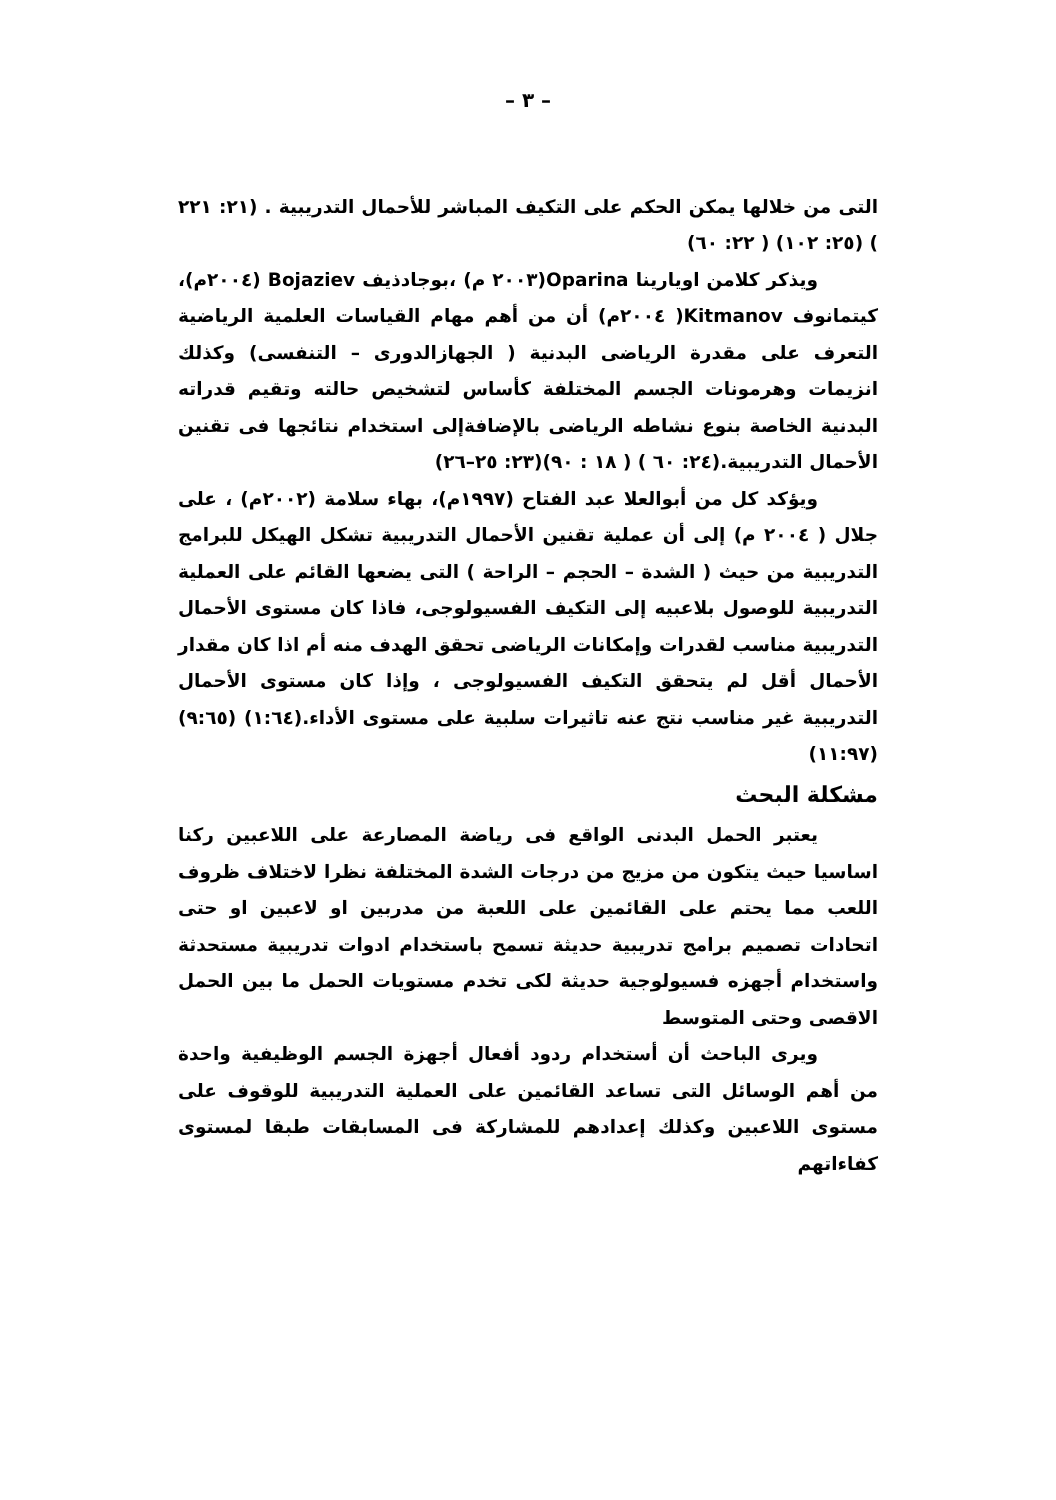– ٣ –
التى من خلالها يمكن الحكم على التكيف المباشر للأحمال التدريبية . (٢١: ٢٢١ ) (٢٥: ١٠٢) ( ٢٢: ٦٠)
ويذكر كلامن اويارينا Oparina(٢٠٠٣ م) ،بوجادذيف Bojaziev (٢٠٠٤م)، كيتمانوف Kitmanov( ٢٠٠٤م) أن من أهم مهام القياسات العلمية الرياضية التعرف على مقدرة الرياضى البدنية ( الجهازالدورى – التنفسى) وكذلك انزيمات وهرمونات الجسم المختلفة كأساس لتشخيص حالته وتقيم قدراته البدنية الخاصة بنوع نشاطه الرياضى بالإضافةإلى استخدام نتائجها فى تقنين الأحمال التدريبية.(٢٤: ٦٠ ) ( ١٨ : ٩٠)(٢٣: ٢٥–٢٦)
ويؤكد كل من أبوالعلا عبد الفتاح (١٩٩٧م)، بهاء سلامة (٢٠٠٢م) ، على جلال ( ٢٠٠٤ م) إلى أن عملية تقنين الأحمال التدريبية تشكل الهيكل للبرامج التدريبية من حيث ( الشدة – الحجم – الراحة ) التى يضعها القائم على العملية التدريبية للوصول بلاعبيه إلى التكيف الفسيولوجى، فاذا كان مستوى الأحمال التدريبية مناسب لقدرات وإمكانات الرياضى تحقق الهدف منه أم اذا كان مقدار الأحمال أقل لم يتحقق التكيف الفسيولوجى ، وإذا كان مستوى الأحمال التدريبية غير مناسب نتج عنه تاثيرات سلبية على مستوى الأداء.(١:٦٤) (٩:٦٥)(١١:٩٧)
مشكلة البحث
يعتبر الحمل البدنى الواقع فى رياضة المصارعة على اللاعبين ركنا اساسيا حيث يتكون من مزيج من درجات الشدة المختلفة نظرا لاختلاف ظروف اللعب مما يحتم على القائمين على اللعبة من مدربين او لاعبين او حتى اتحادات تصميم برامج تدريبية حديثة تسمح باستخدام ادوات تدريبية مستحدثة واستخدام أجهزه فسيولوجية حديثة لكى تخدم مستويات الحمل ما بين الحمل الاقصى وحتى المتوسط
ويرى الباحث أن أستخدام ردود أفعال أجهزة الجسم الوظيفية واحدة من أهم الوسائل التى تساعد القائمين على العملية التدريبية للوقوف على مستوى اللاعبين وكذلك إعدادهم للمشاركة فى المسابقات طبقا لمستوى كفاءاتهم